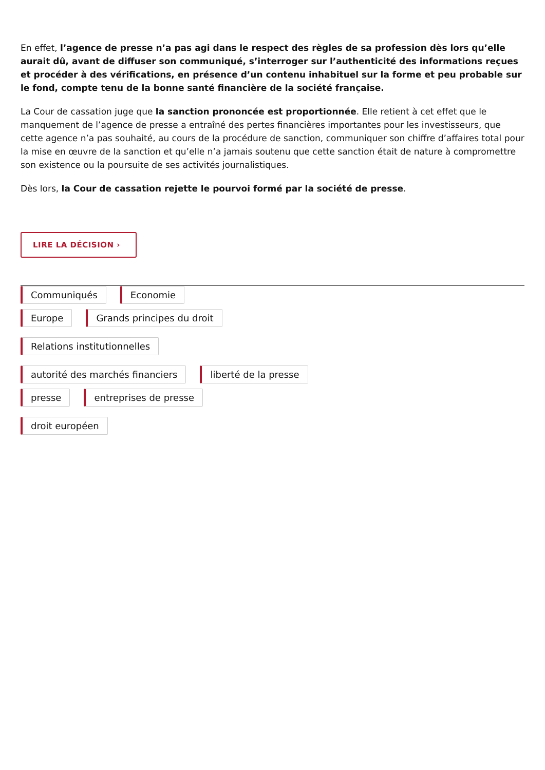En effet, l’agence de presse n’a pas agi dans le respect des règles de sa profession dès lors qu’elle aurait dû, avant de diffuser son communiqué, s’interroger sur l’authenticité des informations reçues et procéder à des vérifications, en présence d’un contenu inhabituel sur la forme et peu probable sur le fond, compte tenu de la bonne santé financière de la société française.
La Cour de cassation juge que la sanction prononcée est proportionnée. Elle retient à cet effet que le manquement de l’agence de presse a entraîné des pertes financières importantes pour les investisseurs, que cette agence n’a pas souhaité, au cours de la procédure de sanction, communiquer son chiffre d’affaires total pour la mise en œuvre de la sanction et qu’elle n’a jamais soutenu que cette sanction était de nature à compromettre son existence ou la poursuite de ses activités journalistiques.
Dès lors, la Cour de cassation rejette le pourvoi formé par la société de presse.
LIRE LA DÉCISION ›
Communiqués Economie
Europe Grands principes du droit
Relations institutionnelles
autorité des marchés financiers liberté de la presse
presse entreprises de presse
droit européen